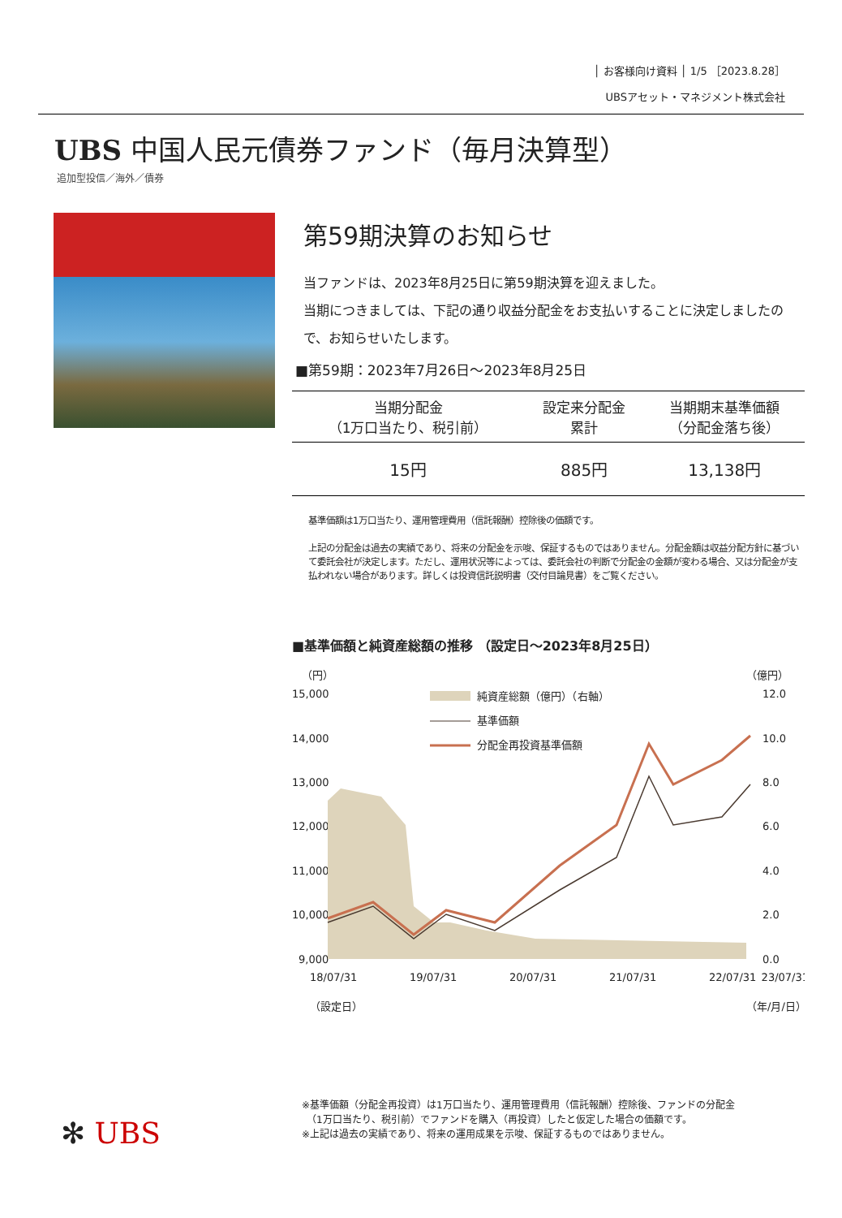│ お客様向け資料 │ 1/5 ［2023.8.28］
UBSアセット・マネジメント株式会社
UBS 中国人民元債券ファンド（毎月決算型）
追加型投信／海外／債券
第59期決算のお知らせ
当ファンドは、2023年8月25日に第59期決算を迎えました。
当期につきましては、下記の通り収益分配金をお支払いすることに決定しましたので、お知らせいたします。
■第59期：2023年7月26日～2023年8月25日
| 当期分配金 （1万口当たり、税引前） | 設定来分配金 累計 | 当期期末基準価額 （分配金落ち後） |
| --- | --- | --- |
| 15円 | 885円 | 13,138円 |
基準価額は1万口当たり、運用管理費用（信託報酬）控除後の価額です。
上記の分配金は過去の実績であり、将来の分配金を示唆、保証するものではありません。分配金額は収益分配方針に基づいて委託会社が決定します。ただし、運用状況等によっては、委託会社の判断で分配金の金額が変わる場合、又は分配金が支払われない場合があります。詳しくは投資信託説明書（交付目論見書）をご覧ください。
■基準価額と純資産総額の推移 （設定日～2023年8月25日）
（円）
（億円）
15,000
14,000
13,000
12,000
11,000
10,000
9,000
12.0
10.0
8.0
6.0
4.0
2.0
0.0
純資産総額（億円）（右軸）
基準価額
分配金再投資基準価額
18/07/31
19/07/31
20/07/31
21/07/31
22/07/31
23/07/31
（設定日）
（年/月/日）
※基準価額（分配金再投資）は1万口当たり、運用管理費用（信託報酬）控除後、ファンドの分配金
　（1万口当たり、税引前）でファンドを購入（再投資）したと仮定した場合の価額です。
※上記は過去の実績であり、将来の運用成果を示唆、保証するものではありません。
✻ UBS